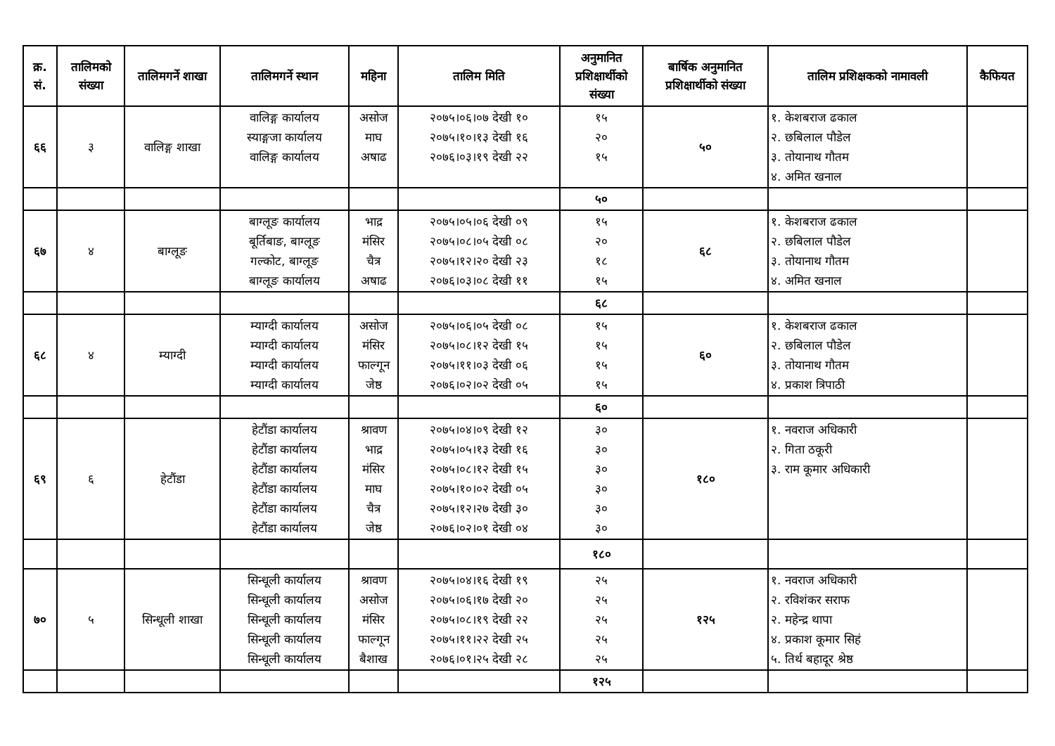| क्र. सं. | तालिमको संख्या | तालिमगर्ने शाखा | तालिमगर्ने स्थान | महिना | तालिम मिति | अनुमानित प्रशिक्षार्थीको संख्या | बार्षिक अनुमानित प्रशिक्षार्थीको संख्या | तालिम प्रशिक्षकको नामावली | कैफियत |
| --- | --- | --- | --- | --- | --- | --- | --- | --- | --- |
| ६६ | ३ | वालिङ्ग शाखा | वालिङ्ग कार्यालय स्याङ्गजा कार्यालय वालिङ्ग कार्यालय | असोज माघ अषाढ | २०७५।०६।०७ देखी १० २०७५।१०।१३ देखी १६ २०७६।०३।१९ देखी २२ | १५ २० १५ | ५० | १. केशबराज ढकाल २. छबिलाल पौडेल ३. तोयानाथ गौतम ४. अमित खनाल | |
| | | | | | | ५० | | | |
| ६७ | ४ | बाग्लूङ | बाग्लूङ कार्यालय बूर्तिबाङ, बाग्लूङ गल्कोट, बाग्लूङ बाग्लूङ कार्यालय | भाद्र मंसिर चैत्र अषाढ | २०७५।०५।०६ देखी ०९ २०७५।०८।०५ देखी ०८ २०७५।१२।२० देखी २३ २०७६।०३।०८ देखी ११ | १५ २० १८ १५ | ६८ | १. केशबराज ढकाल २. छबिलाल पौडेल ३. तोयानाथ गौतम ४. अमित खनाल | |
| | | | | | | ६८ | | | |
| ६८ | ४ | म्याग्दी | म्याग्दी कार्यालय म्याग्दी कार्यालय म्याग्दी कार्यालय म्याग्दी कार्यालय | असोज मंसिर फाल्गून जेष्ठ | २०७५।०६।०५ देखी ०८ २०७५।०८।१२ देखी १५ २०७५।११।०३ देखी ०६ २०७६।०२।०२ देखी ०५ | १५ १५ १५ १५ | ६० | १. केशबराज ढकाल २. छबिलाल पौडेल ३. तोयानाथ गौतम ४. प्रकाश त्रिपाठी | |
| | | | | | | ६० | | | |
| ६९ | ६ | हेटौंडा | हेटौंडा कार्यालय हेटौंडा कार्यालय हेटौंडा कार्यालय हेटौंडा कार्यालय हेटौंडा कार्यालय हेटौंडा कार्यालय | श्रावण भाद्र मंसिर माघ चैत्र जेष्ठ | २०७५।०४।०९ देखी १२ २०७५।०५।१३ देखी १६ २०७५।०८।१२ देखी १५ २०७५।१०।०२ देखी ०५ २०७५।१२।२७ देखी ३० २०७६।०२।०१ देखी ०४ | ३० ३० ३० ३० ३० ३० | १८० | १. नवराज अधिकारी २. गिता ठकूरी ३. राम कूमार अधिकारी | |
| | | | | | | १८० | | | |
| ७० | ५ | सिन्धूली शाखा | सिन्धूली कार्यालय सिन्धूली कार्यालय सिन्धूली कार्यालय सिन्धूली कार्यालय सिन्धूली कार्यालय | श्रावण असोज मंसिर फाल्गून बैशाख | २०७५।०४।१६ देखी १९ २०७५।०६।१७ देखी २० २०७५।०८।१९ देखी २२ २०७५।११।२२ देखी २५ २०७६।०१।२५ देखी २८ | २५ २५ २५ २५ २५ | १२५ | १. नवराज अधिकारी २. रविशंकर सराफ २. महेन्द्र थापा ४. प्रकाश कूमार सिहं ५. तिर्थ बहादूर श्रेष्ठ | |
| | | | | | | १२५ | | | |